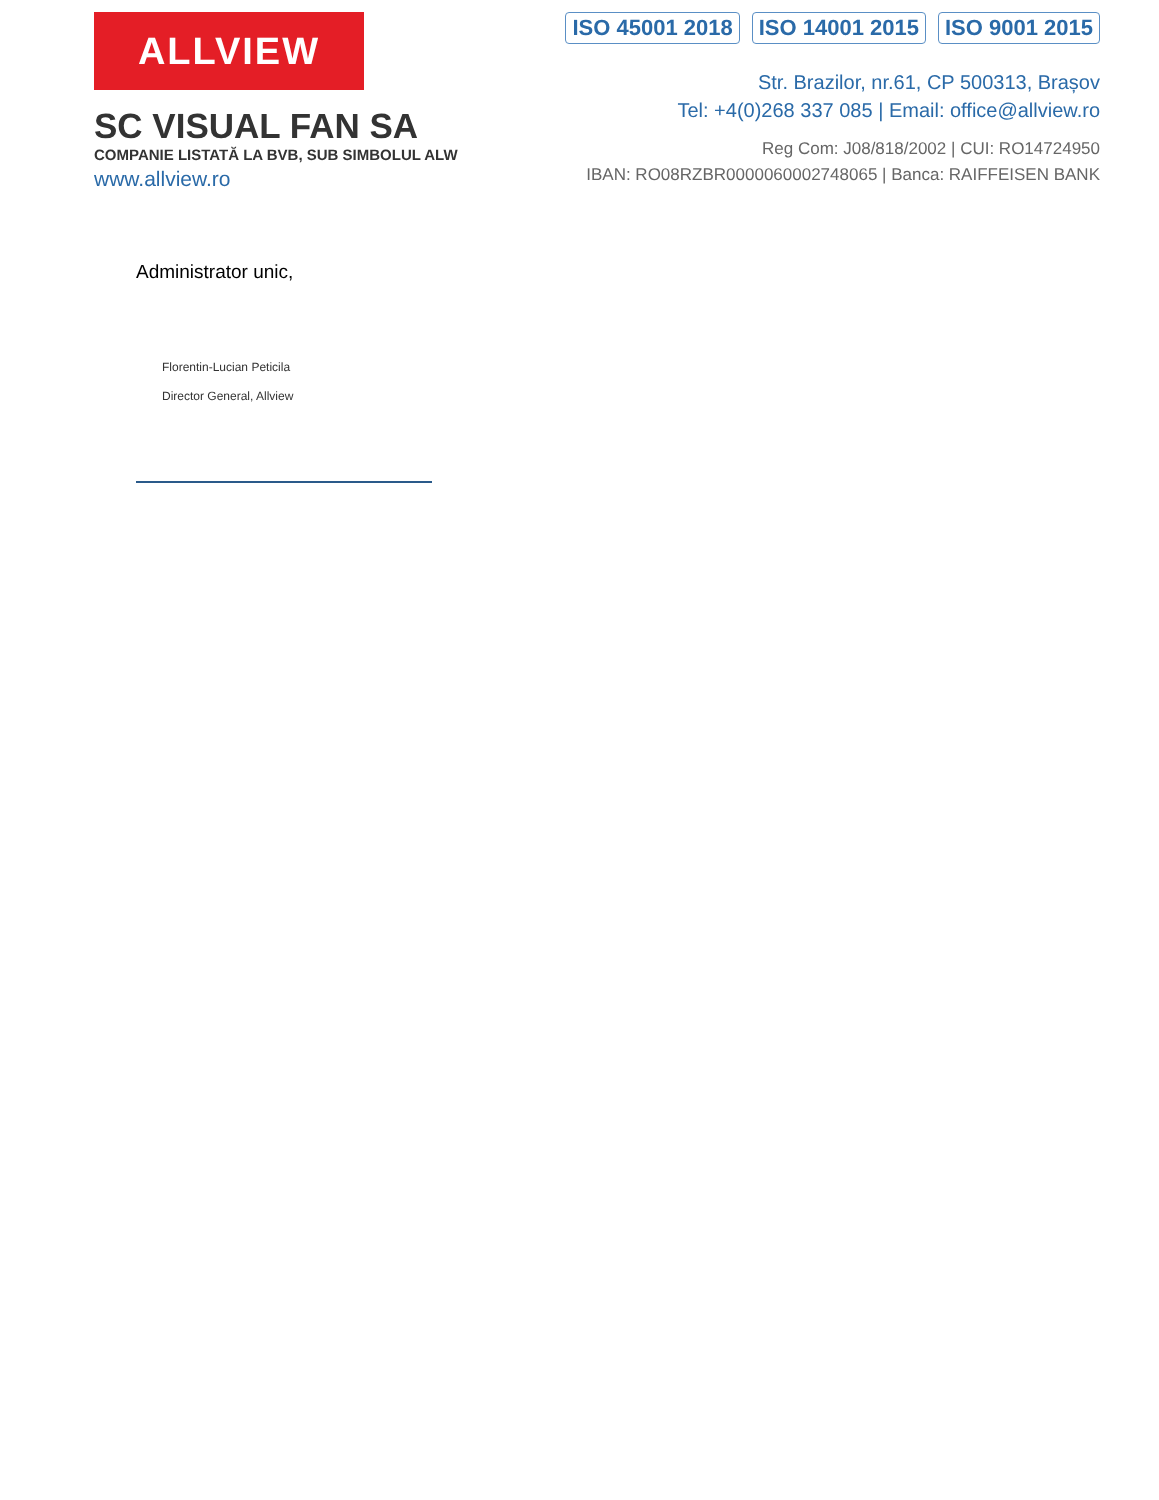ALLVIEW
SC VISUAL FAN SA
COMPANIE LISTATĂ LA BVB, SUB SIMBOLUL ALW
www.allview.ro
ISO 45001 2018 ISO 14001 2015 ISO 9001 2015
Str. Brazilor, nr.61, CP 500313, Brașov
Tel: +4(0)268 337 085 | Email: office@allview.ro
Reg Com: J08/818/2002 | CUI: RO14724950
IBAN: RO08RZBR0000060002748065 | Banca: RAIFFEISEN BANK
Administrator unic,
Florentin-Lucian Peticila
Director General, Allview